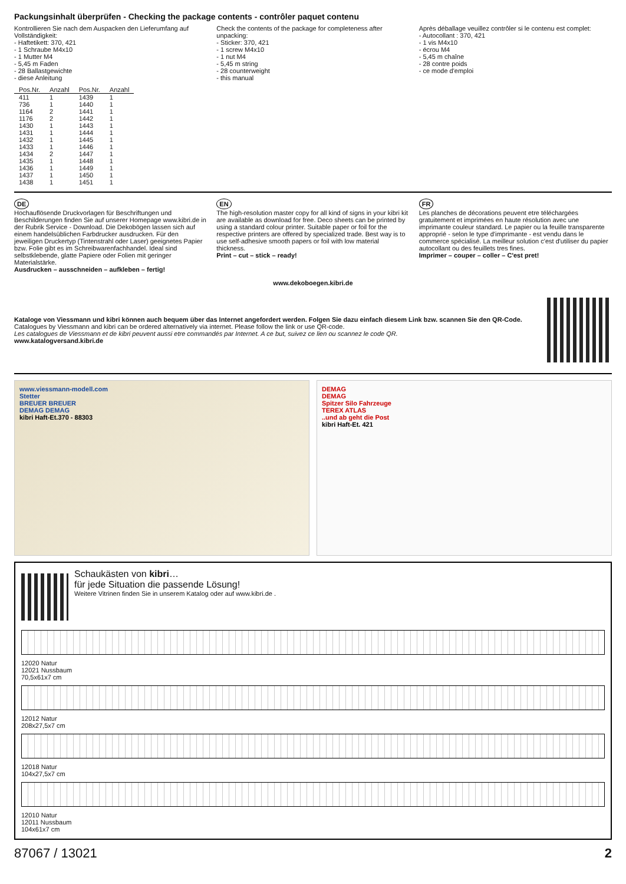Packungsinhalt überprüfen - Checking the package contents - contrôler paquet contenu
Kontrollieren Sie nach dem Auspacken den Lieferumfang auf Vollständigkeit:
- Haftetikett: 370, 421
- 1 Schraube M4x10
- 1 Mutter M4
- 5,45 m Faden
- 28 Ballastgewichte
- diese Anleitung
Check the contents of the package for completeness after unpacking:
- Sticker: 370, 421
- 1 screw M4x10
- 1 nut M4
- 5,45 m string
- 28 counterweight
- this manual
Après déballage veuillez contrôler si le contenu est complet:
- Autocollant : 370, 421
- 1 vis M4x10
- écrou M4
- 5,45 m chaîne
- 28 contre poids
- ce mode d'emploi
| Pos.Nr. | Anzahl | Pos.Nr. | Anzahl |
| --- | --- | --- | --- |
| 411 | 1 | 1439 | 1 |
| 736 | 1 | 1440 | 1 |
| 1164 | 2 | 1441 | 1 |
| 1176 | 2 | 1442 | 1 |
| 1430 | 1 | 1443 | 1 |
| 1431 | 1 | 1444 | 1 |
| 1432 | 1 | 1445 | 1 |
| 1433 | 1 | 1446 | 1 |
| 1434 | 2 | 1447 | 1 |
| 1435 | 1 | 1448 | 1 |
| 1436 | 1 | 1449 | 1 |
| 1437 | 1 | 1450 | 1 |
| 1438 | 1 | 1451 | 1 |
DE
Hochauflösende Druckvorlagen für Beschriftungen und Beschilderungen finden Sie auf unserer Homepage www.kibri.de in der Rubrik Service - Download. Die Dekobögen lassen sich auf einem handelsüblichen Farbdrucker ausdrucken. Für den jeweiligen Druckertyp (Tintenstrahl oder Laser) geeignetes Papier bzw. Folie gibt es im Schreibwarenfachhandel. Ideal sind selbstklebende, glatte Papiere oder Folien mit geringer Materialstärke.
Ausdrucken – ausschneiden – aufkleben – fertig!
EN
The high-resolution master copy for all kind of signs in your kibri kit are available as download for free. Deco sheets can be printed by using a standard colour printer. Suitable paper or foil for the respective printers are offered by specialized trade. Best way is to use self-adhesive smooth papers or foil with low material thickness.
Print – cut – stick – ready!
FR
Les planches de décorations peuvent etre téléchargées gratuitement et imprimées en haute résolution avec une imprimante couleur standard. Le papier ou la feuille transparente approprié - selon le type d'imprimante - est vendu dans le commerce spécialisé. La meilleur solution c'est d'utiliser du papier autocollant ou des feuillets tres fines.
Imprimer – couper – coller – C'est pret!
www.dekoboegen.kibri.de
Kataloge von Viessmann und kibri können auch bequem über das Internet angefordert werden. Folgen Sie dazu einfach diesem Link bzw. scannen Sie den QR-Code.
Catalogues by Viessmann and kibri can be ordered alternatively via internet. Please follow the link or use QR-code.
Les catalogues de Viessmann et de kibri peuvent aussi etre commandés par Internet. A ce but, suivez ce lien ou scannez le code QR.
www.katalogversand.kibri.de
www.viessmann-modell.com
Stetter
BREUER BREUER
DEMAG DEMAG
kibri Haft-Et.370 - 88303
DEMAG
DEMAG
Spitzer Silo Fahrzeuge
TEREX ATLAS
..und ab geht die Post
kibri Haft-Et. 421
Schaukästen von kibri…
für jede Situation die passende Lösung!
Weitere Vitrinen finden Sie in unserem Katalog oder auf www.kibri.de .
12020 Natur
12021 Nussbaum
70,5x61x7 cm
12012 Natur
208x27,5x7 cm
12018 Natur
104x27,5x7 cm
12010 Natur
12011 Nussbaum
104x61x7 cm
87067 / 13021 2